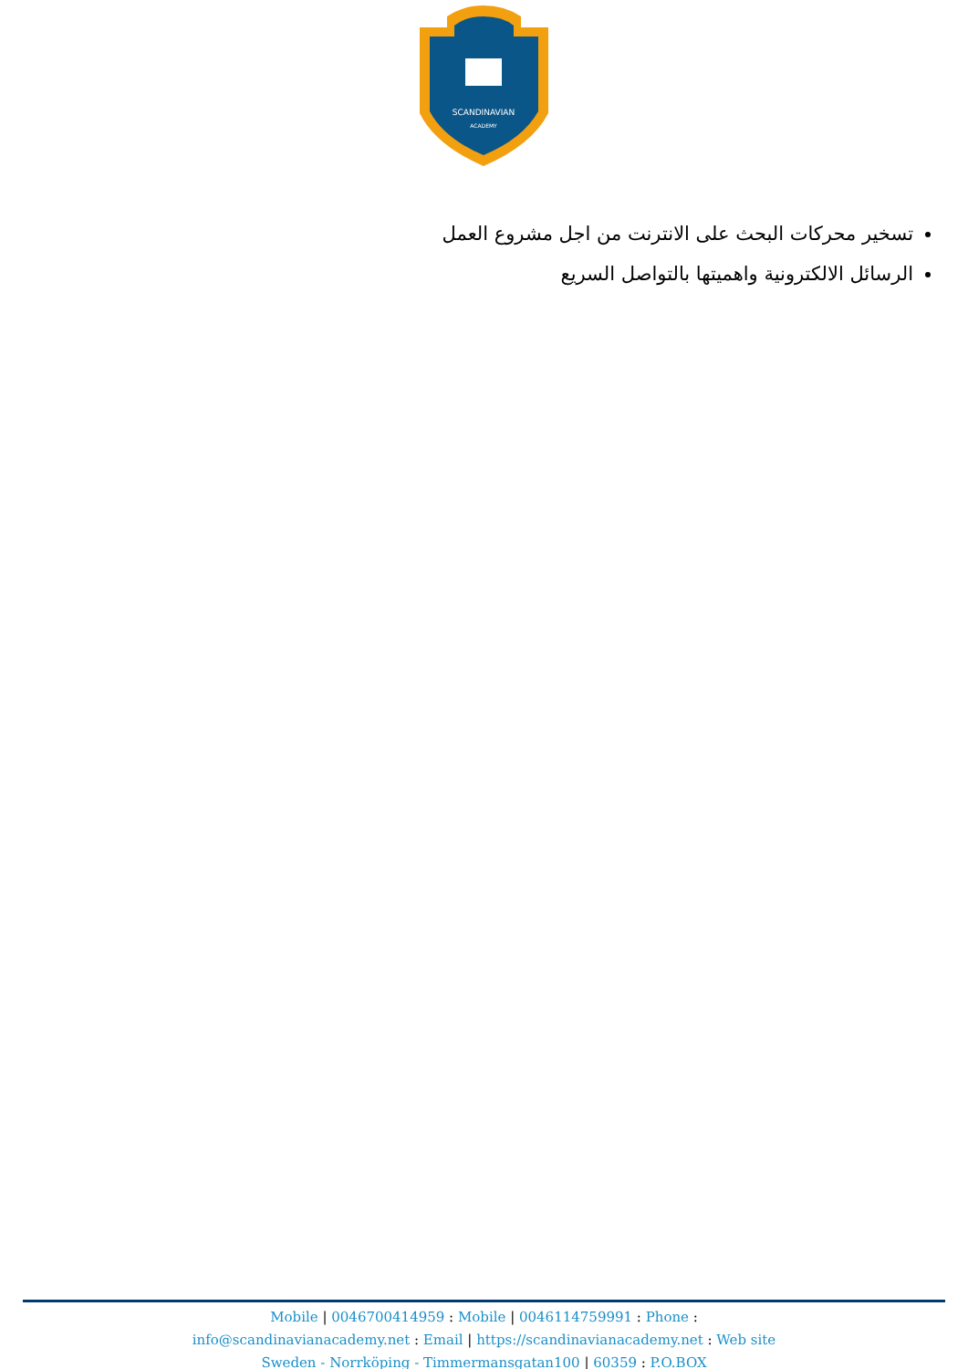SCANDINAVIAN
ACADEMY
تسخير محركات البحث على الانترنت من اجل مشروع العمل
الرسائل الالكترونية واهميتها بالتواصل السريع
Mobile | 0046700414959 : Mobile | 0046114759991 : Phone :
info@scandinavianacademy.net : Email | https://scandinavianacademy.net : Web site
Sweden - Norrköping - Timmermansgatan100 | 60359 : P.O.BOX